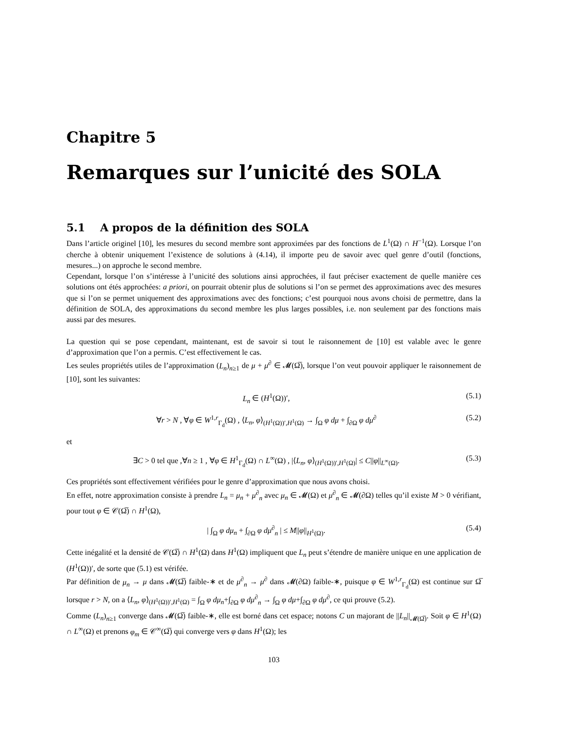Chapitre 5
Remarques sur l’unicité des SOLA
5.1 A propos de la définition des SOLA
Dans l’article originel [10], les mesures du second membre sont approximées par des fonctions de L<sup>1</sup>(Ω) ∩ H<sup>−1</sup>(Ω). Lorsque l’on cherche à obtenir uniquement l’existence de solutions à (4.14), il importe peu de savoir avec quel genre d’outil (fonctions, mesures...) on approche le second membre.
Cependant, lorsque l’on s’intéresse à l’unicité des solutions ainsi approchées, il faut préciser exactement de quelle manière ces solutions ont étés approchées: a priori, on pourrait obtenir plus de solutions si l’on se permet des approximations avec des mesures que si l’on se permet uniquement des approximations avec des fonctions; c’est pourquoi nous avons choisi de permettre, dans la définition de SOLA, des approximations du second membre les plus larges possibles, i.e. non seulement par des fonctions mais aussi par des mesures.
La question qui se pose cependant, maintenant, est de savoir si tout le raisonnement de [10] est valable avec le genre d’approximation que l’on a permis. C’est effectivement le cas.
Les seules propriétés utiles de l’approximation (L<sub>n</sub>)<sub>n≥1</sub> de μ + μ<sup>∂</sup> ∈ 𝓜(Ω̅), lorsque l’on veut pouvoir appliquer le raisonnement de [10], sont les suivantes:
L<sub>n</sub> ∈ (H<sup>1</sup>(Ω))′, (5.1)
∀r > N , ∀φ ∈ W<sup>1,r</sup><sub>Γ<sub>d</sub></sub>(Ω) , ⟨L<sub>n</sub>, φ⟩<sub>(H<sup>1</sup>(Ω))′,H<sup>1</sup>(Ω)</sub> → ∫<sub>Ω</sub> φ dμ + ∫<sub>∂Ω</sub> φ dμ<sup>∂</sup> (5.2)
et
∃C > 0 tel que ,∀n ≥ 1 , ∀φ ∈ H<sup>1</sup><sub>Γ<sub>d</sub></sub>(Ω) ∩ L<sup>∞</sup>(Ω) , |⟨L<sub>n</sub>, φ⟩<sub>(H<sup>1</sup>(Ω))′,H<sup>1</sup>(Ω)</sub>| ≤ C||φ||<sub>L<sup>∞</sup>(Ω)</sub>. (5.3)
Ces propriétés sont effectivement vérifiées pour le genre d’approximation que nous avons choisi.
En effet, notre approximation consiste à prendre L<sub>n</sub> = μ<sub>n</sub> + μ<sup>∂</sup><sub>n</sub> avec μ<sub>n</sub> ∈ 𝓜(Ω) et μ<sup>∂</sup><sub>n</sub> ∈ 𝓜(∂Ω) telles qu’il existe M > 0 vérifiant, pour tout φ ∈ 𝒞(Ω̅) ∩ H<sup>1</sup>(Ω),
| ∫<sub>Ω</sub> φ dμ<sub>n</sub> + ∫<sub>∂Ω</sub> φ dμ<sup>∂</sup><sub>n</sub> | ≤ M||φ||<sub>H<sup>1</sup>(Ω)</sub>. (5.4)
Cette inégalité et la densité de 𝒞(Ω̅) ∩ H<sup>1</sup>(Ω) dans H<sup>1</sup>(Ω) impliquent que L<sub>n</sub> peut s’étendre de manière unique en une application de (H<sup>1</sup>(Ω))′, de sorte que (5.1) est vérifée.
Par définition de μ<sub>n</sub> → μ dans 𝓜(Ω̅) faible-∗ et de μ<sup>∂</sup><sub>n</sub> → μ<sup>∂</sup> dans 𝓜(∂Ω) faible-∗, puisque φ ∈ W<sup>1,r</sup><sub>Γ<sub>d</sub></sub>(Ω) est continue sur Ω̅ lorsque r > N, on a ⟨L<sub>n</sub>, φ⟩<sub>(H<sup>1</sup>(Ω))′,H<sup>1</sup>(Ω)</sub> = ∫<sub>Ω</sub> φ dμ<sub>n</sub>+∫<sub>∂Ω</sub> φ dμ<sup>∂</sup><sub>n</sub> → ∫<sub>Ω</sub> φ dμ+∫<sub>∂Ω</sub> φ dμ<sup>∂</sup>, ce qui prouve (5.2).
Comme (L<sub>n</sub>)<sub>n≥1</sub> converge dans 𝓜(Ω̅) faible-∗, elle est borné dans cet espace; notons C un majorant de ||L<sub>n</sub>||<sub>𝓜(Ω̅)</sub>. Soit φ ∈ H<sup>1</sup>(Ω) ∩ L<sup>∞</sup>(Ω) et prenons φ<sub>m</sub> ∈ 𝒞<sup>∞</sup>(Ω̅) qui converge vers φ dans H<sup>1</sup>(Ω); les
103